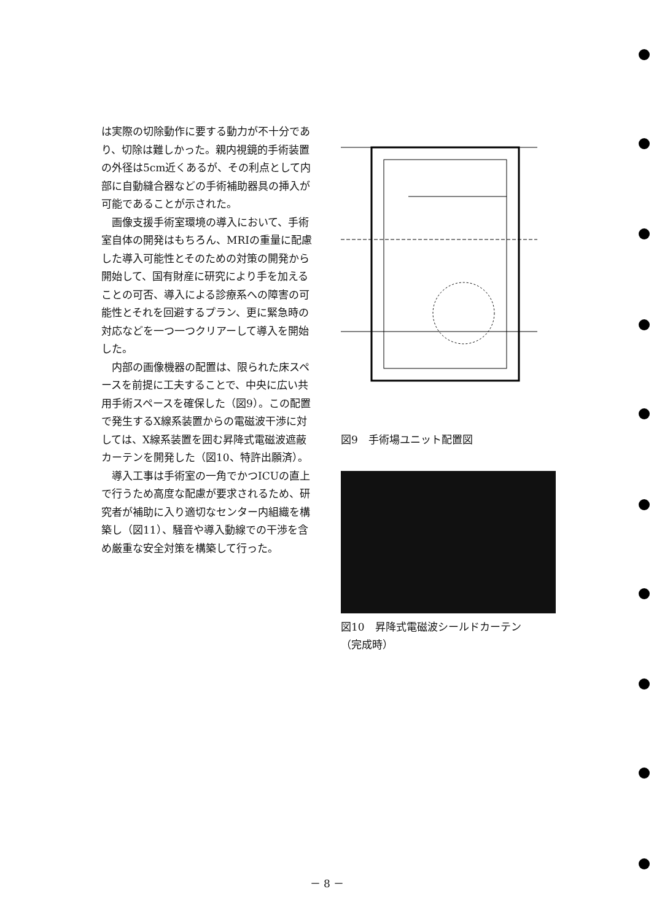は実際の切除動作に要する動力が不十分であり、切除は難しかった。親内視鏡的手術装置の外径は5cm近くあるが、その利点として内部に自動縫合器などの手術補助器具の挿入が可能であることが示された。
画像支援手術室環境の導入において、手術室自体の開発はもちろん、MRIの重量に配慮した導入可能性とそのための対策の開発から開始して、国有財産に研究により手を加えることの可否、導入による診療系への障害の可能性とそれを回避するプラン、更に緊急時の対応などを一つ一つクリアーして導入を開始した。
内部の画像機器の配置は、限られた床スペースを前提に工夫することで、中央に広い共用手術スペースを確保した（図9）。この配置で発生するX線系装置からの電磁波干渉に対しては、X線系装置を囲む昇降式電磁波遮蔽カーテンを開発した（図10、特許出願済）。
導入工事は手術室の一角でかつICUの直上で行うため高度な配慮が要求されるため、研究者が補助に入り適切なセンター内組織を構築し（図11）、騒音や導入動線での干渉を含め厳重な安全対策を構築して行った。
図9　手術場ユニット配置図
図10　昇降式電磁波シールドカーテン
（完成時）
－ 8 －